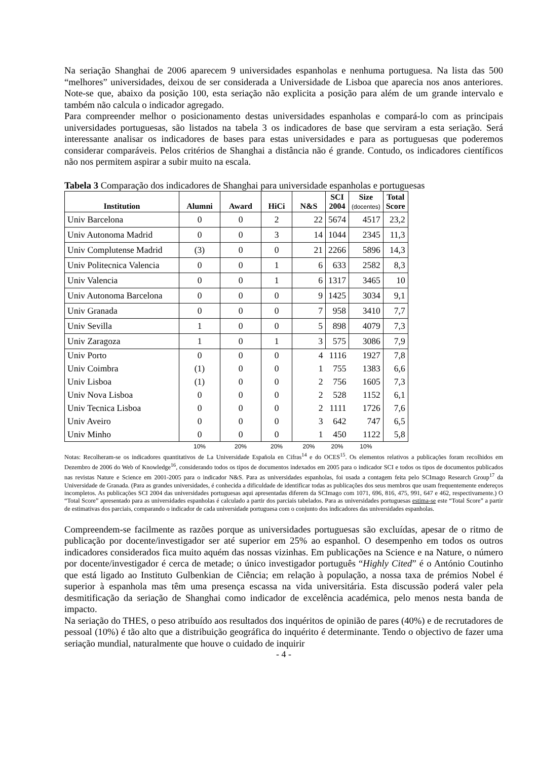Na seriação Shanghai de 2006 aparecem 9 universidades espanholas e nenhuma portuguesa. Na lista das 500 “melhores” universidades, deixou de ser considerada a Universidade de Lisboa que aparecia nos anos anteriores. Note-se que, abaixo da posição 100, esta seriação não explicita a posição para além de um grande intervalo e também não calcula o indicador agregado.
Para compreender melhor o posicionamento destas universidades espanholas e compará-lo com as principais universidades portuguesas, são listados na tabela 3 os indicadores de base que serviram a esta seriação. Será interessante analisar os indicadores de bases para estas universidades e para as portuguesas que poderemos considerar comparáveis. Pelos critérios de Shanghai a distância não é grande. Contudo, os indicadores científicos não nos permitem aspirar a subir muito na escala.
Tabela 3 Comparação dos indicadores de Shanghai para universidade espanholas e portuguesas
| Institution | Alumni | Award | HiCi | N&S | SCI 2004 | Size (docentes) | Total Score |
| --- | --- | --- | --- | --- | --- | --- | --- |
| Univ Barcelona | 0 | 0 | 2 | 22 | 5674 | 4517 | 23,2 |
| Univ Autonoma Madrid | 0 | 0 | 3 | 14 | 1044 | 2345 | 11,3 |
| Univ Complutense Madrid | (3) | 0 | 0 | 21 | 2266 | 5896 | 14,3 |
| Univ Politecnica Valencia | 0 | 0 | 1 | 6 | 633 | 2582 | 8,3 |
| Univ Valencia | 0 | 0 | 1 | 6 | 1317 | 3465 | 10 |
| Univ Autonoma Barcelona | 0 | 0 | 0 | 9 | 1425 | 3034 | 9,1 |
| Univ Granada | 0 | 0 | 0 | 7 | 958 | 3410 | 7,7 |
| Univ Sevilla | 1 | 0 | 0 | 5 | 898 | 4079 | 7,3 |
| Univ Zaragoza | 1 | 0 | 1 | 3 | 575 | 3086 | 7,9 |
| Univ Porto | 0 | 0 | 0 | 4 | 1116 | 1927 | 7,8 |
| Univ Coimbra | (1) | 0 | 0 | 1 | 755 | 1383 | 6,6 |
| Univ Lisboa | (1) | 0 | 0 | 2 | 756 | 1605 | 7,3 |
| Univ Nova Lisboa | 0 | 0 | 0 | 2 | 528 | 1152 | 6,1 |
| Univ Tecnica Lisboa | 0 | 0 | 0 | 2 | 1111 | 1726 | 7,6 |
| Univ Aveiro | 0 | 0 | 0 | 3 | 642 | 747 | 6,5 |
| Univ Minho | 0 | 0 | 0 | 1 | 450 | 1122 | 5,8 |
| | 10% | 20% | 20% | 20% | 20% | 10% | |
Notas: Recolheram-se os indicadores quantitativos de La Universidade Española en Cifras<sup>14</sup> e do OCES<sup>15</sup>. Os elementos relativos a publicações foram recolhidos em Dezembro de 2006 do Web of Knowledge<sup>16</sup>, considerando todos os tipos de documentos indexados em 2005 para o indicador SCI e todos os tipos de documentos publicados nas revistas Nature e Science em 2001-2005 para o indicador N&S. Para as universidades espanholas, foi usada a contagem feita pelo SCImago Research Group<sup>17</sup> da Universidade de Granada. (Para as grandes universidades, é conhecida a dificuldade de identificar todas as publicações dos seus membros que usam frequentemente endereços incompletos. As publicações SCI 2004 das universidades portuguesas aqui apresentadas diferem da SCImago com 1071, 696, 816, 475, 991, 647 e 462, respectivamente.) O “Total Score” apresentado para as universidades espanholas é calculado a partir dos parciais tabelados. Para as universidades portuguesas estima-se este “Total Score” a partir de estimativas dos parciais, comparando o indicador de cada universidade portuguesa com o conjunto dos indicadores das universidades espanholas.
Compreendem-se facilmente as razões porque as universidades portuguesas são excluídas, apesar de o ritmo de publicação por docente/investigador ser até superior em 25% ao espanhol. O desempenho em todos os outros indicadores considerados fica muito aquém das nossas vizinhas. Em publicações na Science e na Nature, o número por docente/investigador é cerca de metade; o único investigador português “Highly Cited” é o António Coutinho que está ligado ao Instituto Gulbenkian de Ciência; em relação à população, a nossa taxa de prémios Nobel é superior à espanhola mas têm uma presença escassa na vida universitária. Esta discussão poderá valer pela desmitificação da seriação de Shanghai como indicador de excelência académica, pelo menos nesta banda de impacto.
Na seriação do THES, o peso atribuído aos resultados dos inquéritos de opinião de pares (40%) e de recrutadores de pessoal (10%) é tão alto que a distribuição geográfica do inquérito é determinante. Tendo o objectivo de fazer uma seriação mundial, naturalmente que houve o cuidado de inquirir
- 4 -